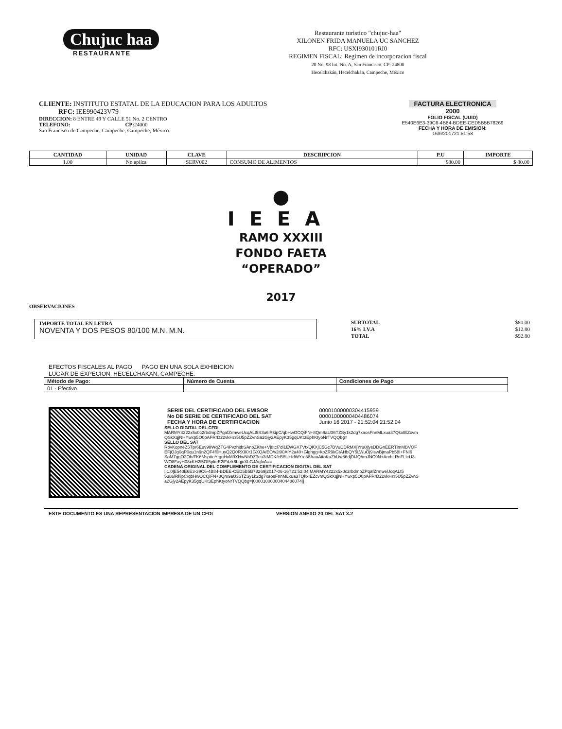Chujuc haa
RESTAURANTE
Restaurante turistico "chujuc-haa"
XILONEN FRIDA MANUELA UC SANCHEZ
RFC: USXI930101RI0
REGIMEN FISCAL: Regimen de incorporacion fiscal
20 No. 98 Int. No. A, San Francisco. CP: 24800
Hecelchakán, Hecelchakán, Campeche, México
CLIENTE: INSTITUTO ESTATAL DE LA EDUCACION PARA LOS ADULTOS
RFC: IEE990423V79
DIRECCION: 8 ENTRE 49 Y CALLE 51 No. 2 CENTRO
TELEFONO: CP: 24000
San Francisco de Campeche, Campeche, Campeche, México.
FACTURA ELECTRONICA
2000
FOLIO FISCAL (UUID)
E540E6E3-39C6-4B84-BDEE-CED5B5B78269
FECHA Y HORA DE EMISION:
16/6/201721:51:58
| CANTIDAD | UNIDAD | CLAVE | DESCRIPCION | P.U | IMPORTE |
| --- | --- | --- | --- | --- | --- |
| 1.00 | No aplica | SERV002 | CONSUMO DE ALIMENTOS | $80.00 | $ 80.00 |
●
IEEA
RAMO XXXIII
FONDO FAETA
“OPERADO”
2017
OBSERVACIONES
IMPORTE TOTAL EN LETRA
NOVENTA Y DOS PESOS 80/100 M.N. M.N.
| SUBTOTAL | $80.00 |
| 16% I.V.A | $12.80 |
| TOTAL | $92.80 |
EFECTOS FISCALES AL PAGO PAGO EN UNA SOLA EXHIBICION
LUGAR DE EXPECION: HECELCHAKAN, CAMPECHE.
| Método de Pago: | Número de Cuenta | Condiciones de Pago |
| --- | --- | --- |
| 01 - Efectivo | | |
| SERIE DEL CERTIFICADO DEL EMISOR No DE SERIE DE CERTIFICADO DEL SAT FECHA Y HORA DE CERTIFICACION | 00001000000304415959 00001000000404486074 Junio 16 2017 - 21:52:04 21:52:04 |
SELLO DIGITAL DEL CFDI
MARMY4222x5x0c2rbdmpZPqafZrmweUcqALt5S3u6lRkipC/qbHwOCQiFN+8Qm9aU36TZSy1k2dg7xaosFnnMLxua37QkxIEZcvm QSkXqjNHYwxp5O0pAFRrD22vkHzr5U5pZZvnSa2Gjy2AEpyK35gqUKt3EphKtyoNrTVQQbg=
SELLO DEL SAT
RbvKopneZ5Tpr6Euv98WqZTG4PvzhjtbSAnoZKhe+Vj8tcl7di1EWGXTVtxQKXjC5Gc7BVuDDRMXjYru0jjysDDGnEERTlmMBVOF EFjQJg0qP0qu1n9n2QF4f0HuyQ2Q0RX80r1GXQA/EO/v2i90AiY2a40+Glghgg+kpZR9kGtAHbQY5LWuOj9iswBjmaPb58I+FNl6 SoM7ggO2Oh/FK6MspttoYtguHvM0XHwNhDZ3eu3tMDK/eB8U+fdWYrc38AauAitoKaZbUw86djDIJQ//mJNC9N+ArchLRnFLleU3 WO8FayH08xKH2l5Of5pkeE2lFdzk6bqjoXbGJAqfxA==
CADENA ORIGINAL DEL COMPLEMENTO DE CERTIFICACION DIGITAL DEL SAT
||1.0|E540E6E3-39C6-4B84-BDEE-CED5B5B78269|2017-06-16T21:52:04|MARMY4222x5x0c2rbdmpZPqafZrmweUcqALt5 53u6lRkipC/qbHwOCQiFN+8Qm9aU36TZSy1k2dg7xaosFnnMLxua37QkxIEZcvmQSkXqjNHYwxp5O0pAFRrD22vkHzr5U5pZZvnS a2Gjy2AEpyK35gqUKt3EphKtyoNrTVQQbg=|00001000000404486074||
ESTE DOCUMENTO ES UNA REPRESENTACION IMPRESA DE UN CFDI VERSION ANEXO 20 DEL SAT 3.2